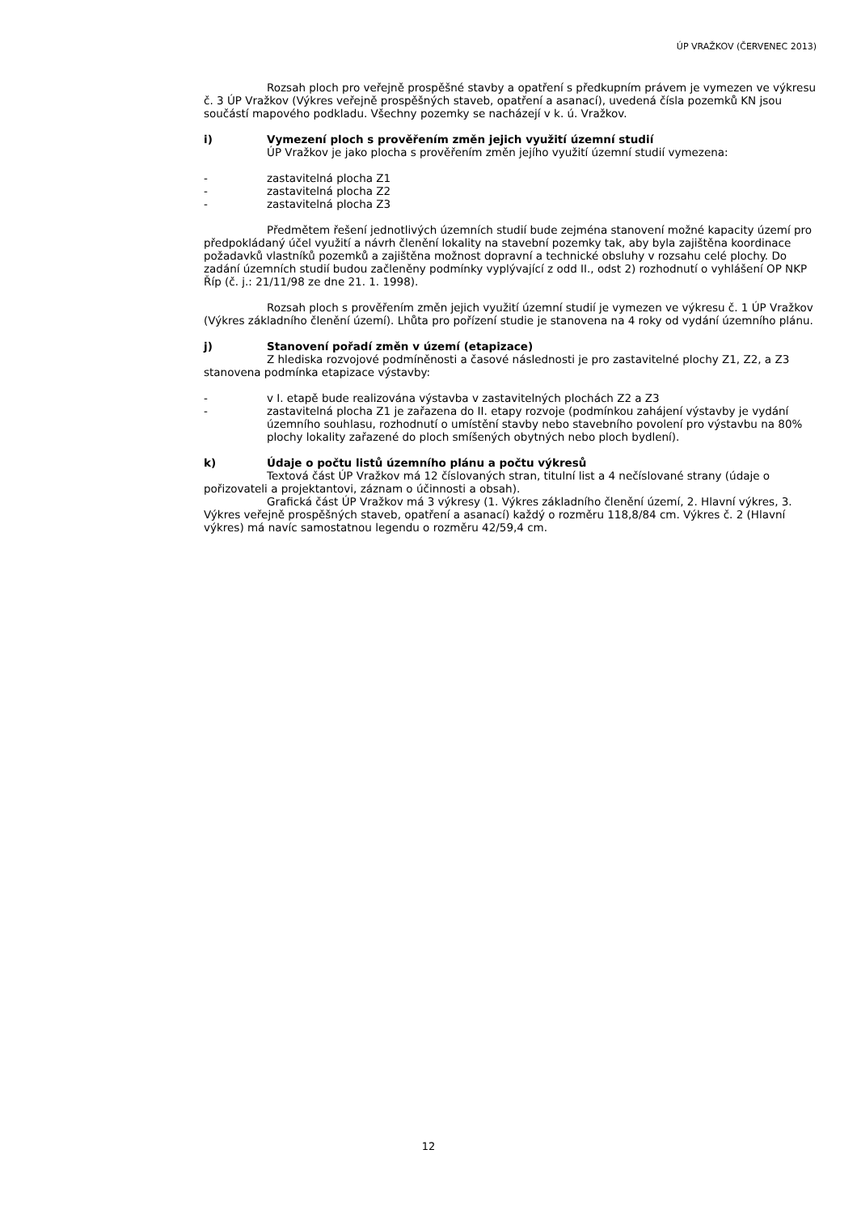ÚP VRAŽKOV (ČERVENEC 2013)
Rozsah ploch pro veřejně prospěšné stavby a opatření s předkupním právem je vymezen ve výkresu č. 3 ÚP Vražkov (Výkres veřejně prospěšných staveb, opatření a asanací), uvedená čísla pozemků KN jsou součástí mapového podkladu. Všechny pozemky se nacházejí v k. ú. Vražkov.
i) Vymezení ploch s prověřením změn jejich využití územní studií
ÚP Vražkov je jako plocha s prověřením změn jejího využití územní studií vymezena:
- zastavitelná plocha Z1
- zastavitelná plocha Z2
- zastavitelná plocha Z3
Předmětem řešení jednotlivých územních studií bude zejména stanovení možné kapacity území pro předpokládaný účel využití a návrh členění lokality na stavební pozemky tak, aby byla zajištěna koordinace požadavků vlastníků pozemků a zajištěna možnost dopravní a technické obsluhy v rozsahu celé plochy. Do zadání územních studií budou začleněny podmínky vyplývající z odd II., odst 2) rozhodnutí o vyhlášení OP NKP Říp (č. j.: 21/11/98 ze dne 21. 1. 1998).
Rozsah ploch s prověřením změn jejich využití územní studií je vymezen ve výkresu č. 1 ÚP Vražkov (Výkres základního členění území). Lhůta pro pořízení studie je stanovena na 4 roky od vydání územního plánu.
j) Stanovení pořadí změn v území (etapizace)
Z hlediska rozvojové podmíněnosti a časové následnosti je pro zastavitelné plochy Z1, Z2, a Z3 stanovena podmínka etapizace výstavby:
- v I. etapě bude realizována výstavba v zastavitelných plochách Z2 a Z3
- zastavitelná plocha Z1 je zařazena do II. etapy rozvoje (podmínkou zahájení výstavby je vydání územního souhlasu, rozhodnutí o umístění stavby nebo stavebního povolení pro výstavbu na 80% plochy lokality zařazené do ploch smíšených obytných nebo ploch bydlení).
k) Údaje o počtu listů územního plánu a počtu výkresů
Textová část ÚP Vražkov má 12 číslovaných stran, titulní list a 4 nečíslované strany (údaje o pořizovateli a projektantovi, záznam o účinnosti a obsah).
Grafická část ÚP Vražkov má 3 výkresy (1. Výkres základního členění území, 2. Hlavní výkres, 3. Výkres veřejně prospěšných staveb, opatření a asanací) každý o rozměru 118,8/84 cm. Výkres č. 2 (Hlavní výkres) má navíc samostatnou legendu o rozměru 42/59,4 cm.
12